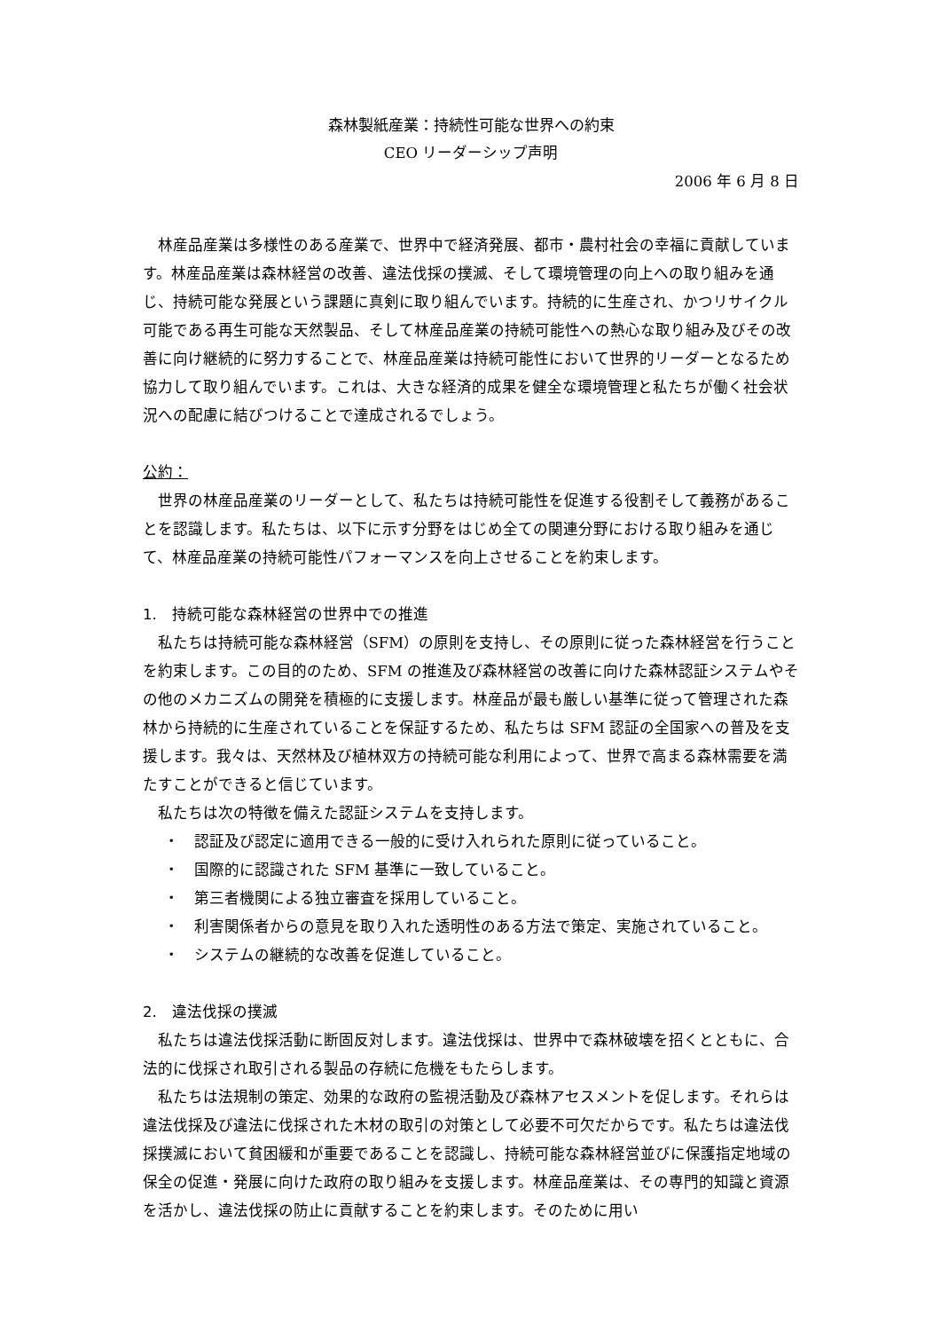森林製紙産業：持続性可能な世界への約束
CEO リーダーシップ声明
2006 年 6 月 8 日
林産品産業は多様性のある産業で、世界中で経済発展、都市・農村社会の幸福に貢献しています。林産品産業は森林経営の改善、違法伐採の撲滅、そして環境管理の向上への取り組みを通じ、持続可能な発展という課題に真剣に取り組んでいます。持続的に生産され、かつリサイクル可能である再生可能な天然製品、そして林産品産業の持続可能性への熱心な取り組み及びその改善に向け継続的に努力することで、林産品産業は持続可能性において世界的リーダーとなるため協力して取り組んでいます。これは、大きな経済的成果を健全な環境管理と私たちが働く社会状況への配慮に結びつけることで達成されるでしょう。
公約：
世界の林産品産業のリーダーとして、私たちは持続可能性を促進する役割そして義務があることを認識します。私たちは、以下に示す分野をはじめ全ての関連分野における取り組みを通じて、林産品産業の持続可能性パフォーマンスを向上させることを約束します。
1.　持続可能な森林経営の世界中での推進
私たちは持続可能な森林経営（SFM）の原則を支持し、その原則に従った森林経営を行うことを約束します。この目的のため、SFM の推進及び森林経営の改善に向けた森林認証システムやその他のメカニズムの開発を積極的に支援します。林産品が最も厳しい基準に従って管理された森林から持続的に生産されていることを保証するため、私たちは SFM 認証の全国家への普及を支援します。我々は、天然林及び植林双方の持続可能な利用によって、世界で高まる森林需要を満たすことができると信じています。
私たちは次の特徴を備えた認証システムを支持します。
・　認証及び認定に適用できる一般的に受け入れられた原則に従っていること。
・　国際的に認識された SFM 基準に一致していること。
・　第三者機関による独立審査を採用していること。
・　利害関係者からの意見を取り入れた透明性のある方法で策定、実施されていること。
・　システムの継続的な改善を促進していること。
2.　違法伐採の撲滅
私たちは違法伐採活動に断固反対します。違法伐採は、世界中で森林破壊を招くとともに、合法的に伐採され取引される製品の存続に危機をもたらします。
私たちは法規制の策定、効果的な政府の監視活動及び森林アセスメントを促します。それらは違法伐採及び違法に伐採された木材の取引の対策として必要不可欠だからです。私たちは違法伐採撲滅において貧困緩和が重要であることを認識し、持続可能な森林経営並びに保護指定地域の保全の促進・発展に向けた政府の取り組みを支援します。林産品産業は、その専門的知識と資源を活かし、違法伐採の防止に貢献することを約束します。そのために用い